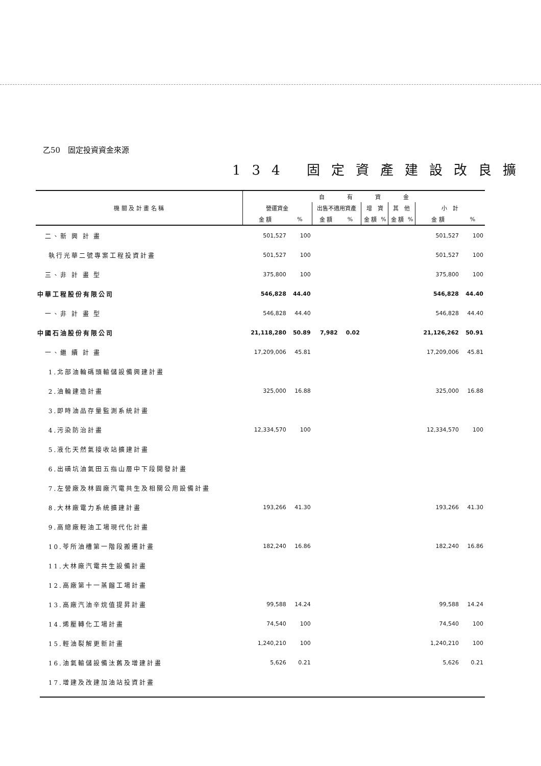乙50　固定投資資金來源
134 固定資產建設改良擴
| 機 關 及 計 畫 名 稱 | 自 有 資 金 | | | | | | | | | |
| --- | --- | --- | --- | --- | --- | --- | --- | --- | --- | --- |
| | 營運資金 | | 出售不適用資產 | | 增 資 | | 其 他 | | 小 計 | |
| | 金 額 | % | 金 額 | % | 金 額 | % | 金 額 | % | 金 額 | % |
| 二、新 興 計 畫 | 501,527 | 100 | | | | | | | 501,527 | 100 |
| 執行光華二號專案工程投資計畫 | 501,527 | 100 | | | | | | | 501,527 | 100 |
| 三、非 計 畫 型 | 375,800 | 100 | | | | | | | 375,800 | 100 |
| 中華工程股份有限公司 | 546,828 | 44.40 | | | | | | | 546,828 | 44.40 |
| 一、非 計 畫 型 | 546,828 | 44.40 | | | | | | | 546,828 | 44.40 |
| 中國石油股份有限公司 | 21,118,280 | 50.89 | 7,982 | 0.02 | | | | | 21,126,262 | 50.91 |
| 一、繼 續 計 畫 | 17,209,006 | 45.81 | | | | | | | 17,209,006 | 45.81 |
| 1.北部油輪碼頭輸儲設備興建計畫 | | | | | | | | | | |
| 2.油輪建造計畫 | 325,000 | 16.88 | | | | | | | 325,000 | 16.88 |
| 3.即時油品存量監測系統計畫 | | | | | | | | | | |
| 4.污染防治計畫 | 12,334,570 | 100 | | | | | | | 12,334,570 | 100 |
| 5.液化天然氣接收站擴建計畫 | | | | | | | | | | |
| 6.出磺坑油氣田五指山層中下段開發計畫 | | | | | | | | | | |
| 7.左營廠及林園廠汽電共生及相關公用設備計畫 | | | | | | | | | | |
| 8.大林廠電力系統擴建計畫 | 193,266 | 41.30 | | | | | | | 193,266 | 41.30 |
| 9.高總廠輕油工場現代化計畫 | | | | | | | | | | |
| 10.苓所油槽第一階段搬遷計畫 | 182,240 | 16.86 | | | | | | | 182,240 | 16.86 |
| 11.大林廠汽電共生設備計畫 | | | | | | | | | | |
| 12.高廠第十一蒸餾工場計畫 | | | | | | | | | | |
| 13.高廠汽油辛烷值提昇計畫 | 99,588 | 14.24 | | | | | | | 99,588 | 14.24 |
| 14.烯壓轉化工場計畫 | 74,540 | 100 | | | | | | | 74,540 | 100 |
| 15.輕油裂解更新計畫 | 1,240,210 | 100 | | | | | | | 1,240,210 | 100 |
| 16.油氣輸儲設備汰舊及增建計畫 | 5,626 | 0.21 | | | | | | | 5,626 | 0.21 |
| 17.增建及改建加油站投資計畫 | | | | | | | | | | |